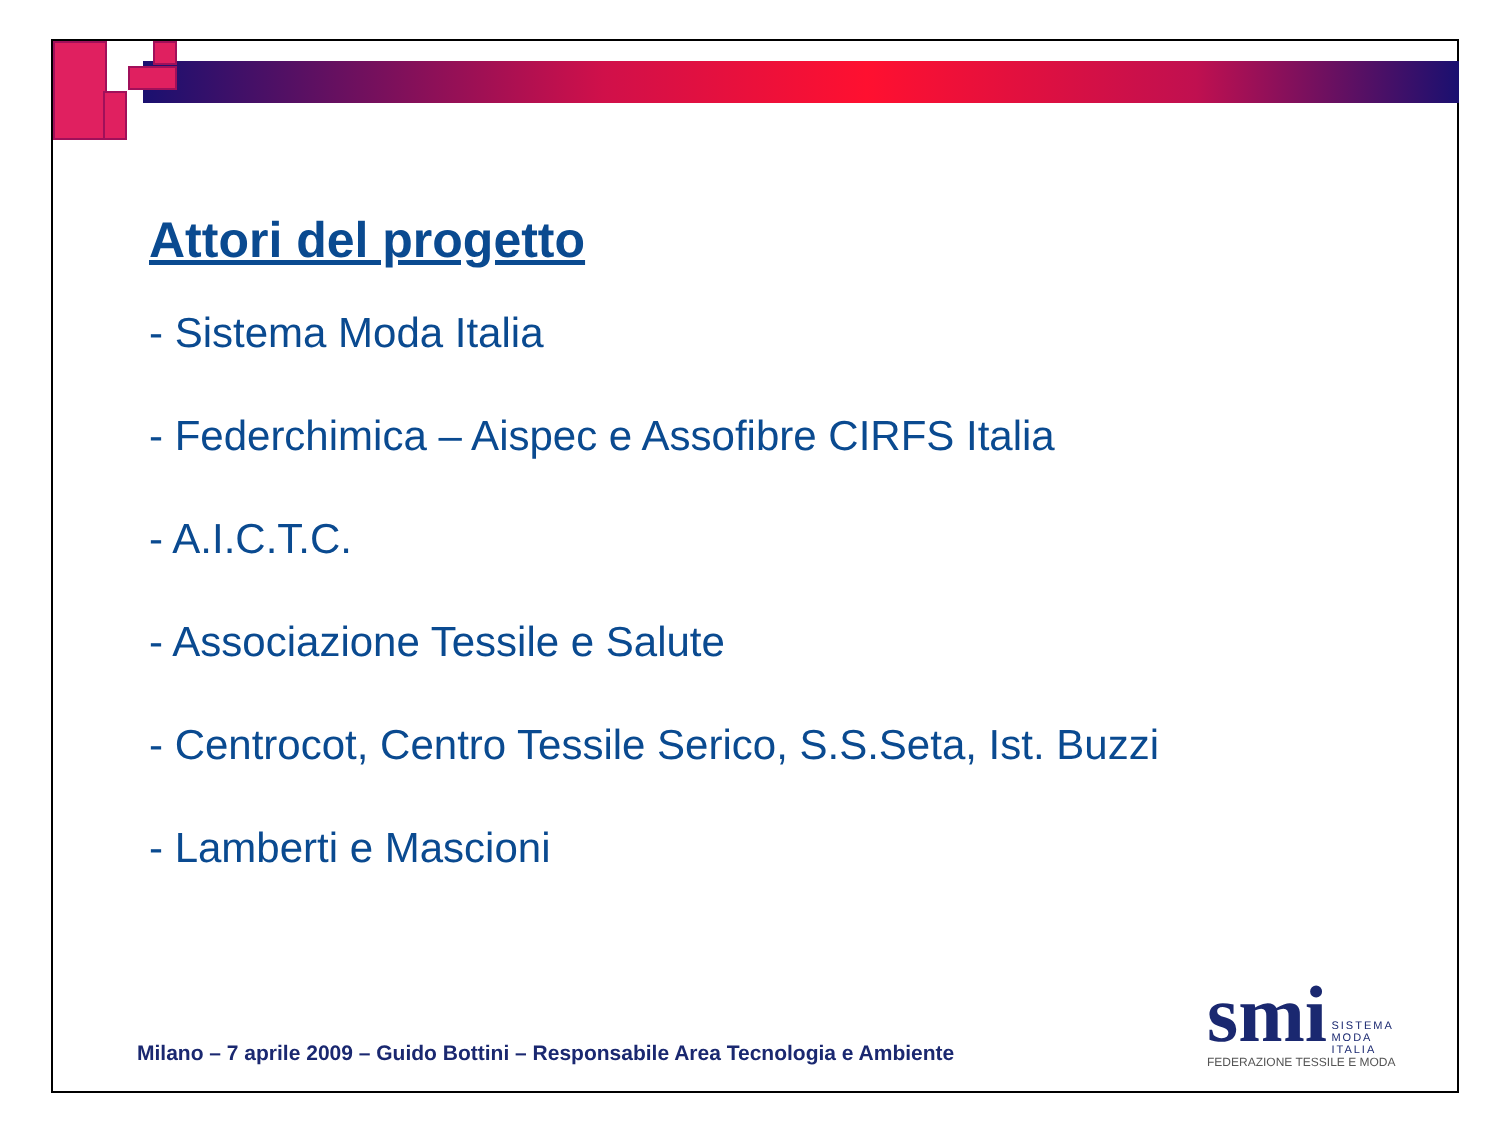Attori del progetto
- Sistema Moda Italia
- Federchimica – Aispec e Assofibre CIRFS Italia
- A.I.C.T.C.
- Associazione Tessile e Salute
- Centrocot, Centro Tessile Serico, S.S.Seta, Ist. Buzzi
- Lamberti e Mascioni
Milano – 7 aprile 2009 – Guido Bottini – Responsabile Area Tecnologia e Ambiente
smi SISTEMA
MODA
ITALIA
FEDERAZIONE TESSILE E MODA